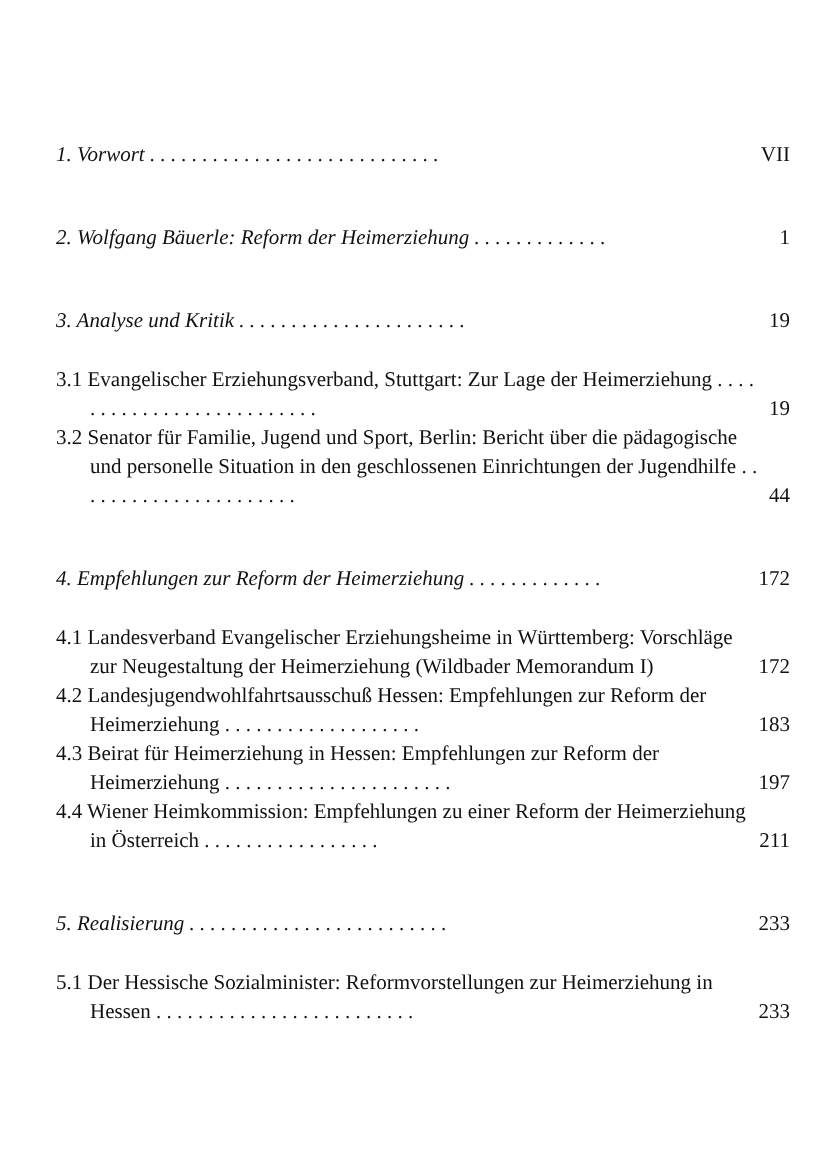1. Vorwort . . . . . . . . . . . . . . . . . . . . . . . . . . . .
VII
2. Wolfgang Bäuerle: Reform der Heimerziehung . . . . . . . . . . . . .
1
3. Analyse und Kritik . . . . . . . . . . . . . . . . . . . . . .
19
3.1 Evangelischer Erziehungsverband, Stuttgart: Zur Lage der Heimerziehung . . . . . . . . . . . . . . . . . . . . . . . . . .
19
3.2 Senator für Familie, Jugend und Sport, Berlin: Bericht über die pädagogische und personelle Situation in den geschlossenen Einrichtungen der Jugendhilfe . . . . . . . . . . . . . . . . . . . . . .
44
4. Empfehlungen zur Reform der Heimerziehung . . . . . . . . . . . . .
172
4.1 Landesverband Evangelischer Erziehungsheime in Württemberg: Vorschläge zur Neugestaltung der Heimerziehung (Wildbader Memorandum I)
172
4.2 Landesjugendwohlfahrtsausschuß Hessen: Empfehlungen zur Reform der Heimerziehung . . . . . . . . . . . . . . . . . . .
183
4.3 Beirat für Heimerziehung in Hessen: Empfehlungen zur Reform der Heimerziehung . . . . . . . . . . . . . . . . . . . . . .
197
4.4 Wiener Heimkommission: Empfehlungen zu einer Reform der Heimerziehung in Österreich . . . . . . . . . . . . . . . . .
211
5. Realisierung . . . . . . . . . . . . . . . . . . . . . . . . .
233
5.1 Der Hessische Sozialminister: Reformvorstellungen zur Heimerziehung in Hessen . . . . . . . . . . . . . . . . . . . . . . . . .
233